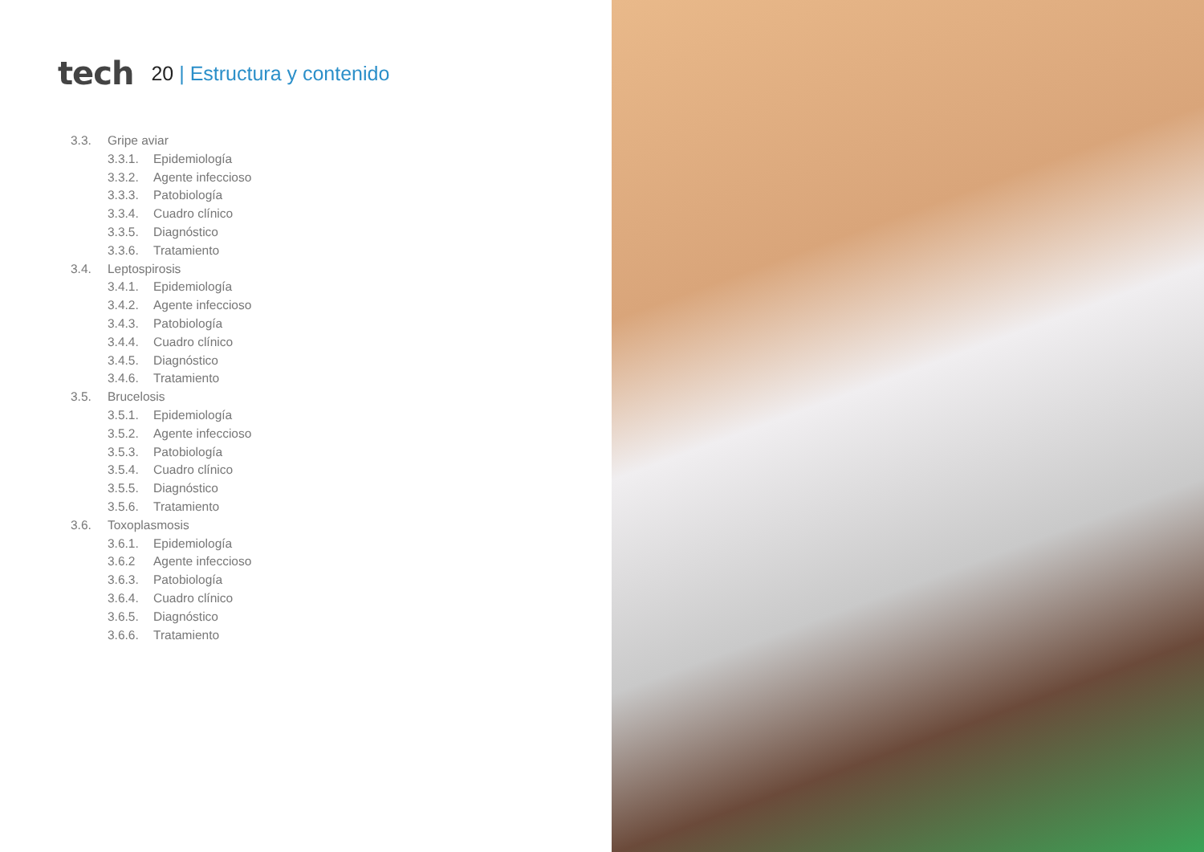tech
20 | Estructura y contenido
3.3. Gripe aviar
3.3.1. Epidemiología
3.3.2. Agente infeccioso
3.3.3. Patobiología
3.3.4. Cuadro clínico
3.3.5. Diagnóstico
3.3.6. Tratamiento
3.4. Leptospirosis
3.4.1. Epidemiología
3.4.2. Agente infeccioso
3.4.3. Patobiología
3.4.4. Cuadro clínico
3.4.5. Diagnóstico
3.4.6. Tratamiento
3.5. Brucelosis
3.5.1. Epidemiología
3.5.2. Agente infeccioso
3.5.3. Patobiología
3.5.4. Cuadro clínico
3.5.5. Diagnóstico
3.5.6. Tratamiento
3.6. Toxoplasmosis
3.6.1. Epidemiología
3.6.2 Agente infeccioso
3.6.3. Patobiología
3.6.4. Cuadro clínico
3.6.5. Diagnóstico
3.6.6. Tratamiento